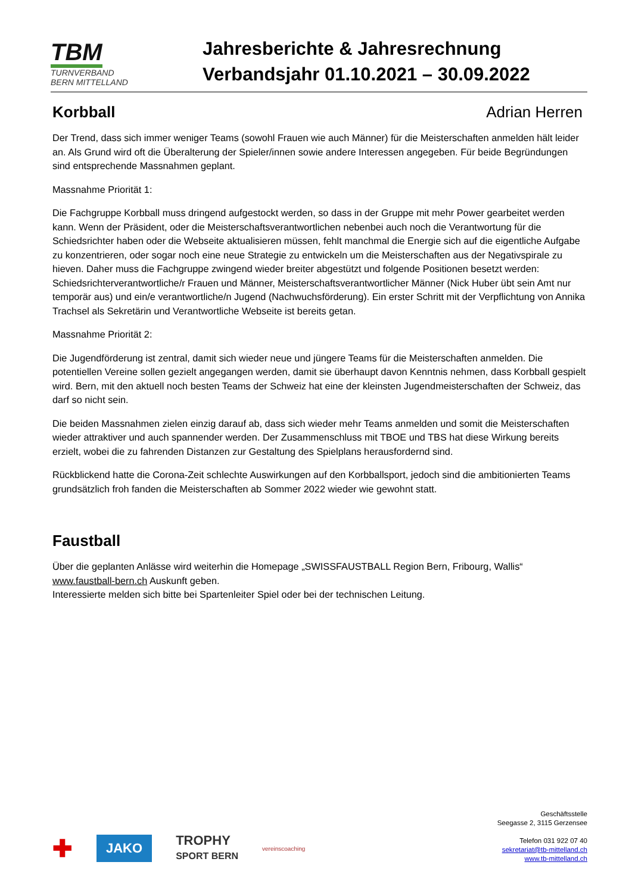TBM
TURNVERBAND
BERN MITTELLAND
Jahresberichte & Jahresrechnung
Verbandsjahr 01.10.2021 – 30.09.2022
Korbball Adrian Herren
Der Trend, dass sich immer weniger Teams (sowohl Frauen wie auch Männer) für die Meisterschaften anmelden hält leider an. Als Grund wird oft die Überalterung der Spieler/innen sowie andere Interessen angegeben. Für beide Begründungen sind entsprechende Massnahmen geplant.
Massnahme Priorität 1:
Die Fachgruppe Korbball muss dringend aufgestockt werden, so dass in der Gruppe mit mehr Power gearbeitet werden kann. Wenn der Präsident, oder die Meisterschaftsverantwortlichen nebenbei auch noch die Verantwortung für die Schiedsrichter haben oder die Webseite aktualisieren müssen, fehlt manchmal die Energie sich auf die eigentliche Aufgabe zu konzentrieren, oder sogar noch eine neue Strategie zu entwickeln um die Meisterschaften aus der Negativspirale zu hieven. Daher muss die Fachgruppe zwingend wieder breiter abgestützt und folgende Positionen besetzt werden: Schiedsrichterverantwortliche/r Frauen und Männer, Meisterschaftsverantwortlicher Männer (Nick Huber übt sein Amt nur temporär aus) und ein/e verantwortliche/n Jugend (Nachwuchsförderung). Ein erster Schritt mit der Verpflichtung von Annika Trachsel als Sekretärin und Verantwortliche Webseite ist bereits getan.
Massnahme Priorität 2:
Die Jugendförderung ist zentral, damit sich wieder neue und jüngere Teams für die Meisterschaften anmelden. Die potentiellen Vereine sollen gezielt angegangen werden, damit sie überhaupt davon Kenntnis nehmen, dass Korbball gespielt wird. Bern, mit den aktuell noch besten Teams der Schweiz hat eine der kleinsten Jugendmeisterschaften der Schweiz, das darf so nicht sein.
Die beiden Massnahmen zielen einzig darauf ab, dass sich wieder mehr Teams anmelden und somit die Meisterschaften wieder attraktiver und auch spannender werden. Der Zusammenschluss mit TBOE und TBS hat diese Wirkung bereits erzielt, wobei die zu fahrenden Distanzen zur Gestaltung des Spielplans herausfordernd sind.
Rückblickend hatte die Corona-Zeit schlechte Auswirkungen auf den Korbballsport, jedoch sind die ambitionierten Teams grundsätzlich froh fanden die Meisterschaften ab Sommer 2022 wieder wie gewohnt statt.
Faustball
Über die geplanten Anlässe wird weiterhin die Homepage „SWISSFAUSTBALL Region Bern, Fribourg, Wallis“ www.faustball-bern.ch Auskunft geben.
Interessierte melden sich bitte bei Spartenleiter Spiel oder bei der technischen Leitung.
✚ JAKO TROPHY
SPORT BERN vereinscoaching
Geschäftsstelle
Seegasse 2, 3115 Gerzensee
Telefon 031 922 07 40
sekretariat@tb-mittelland.ch
www.tb-mittelland.ch